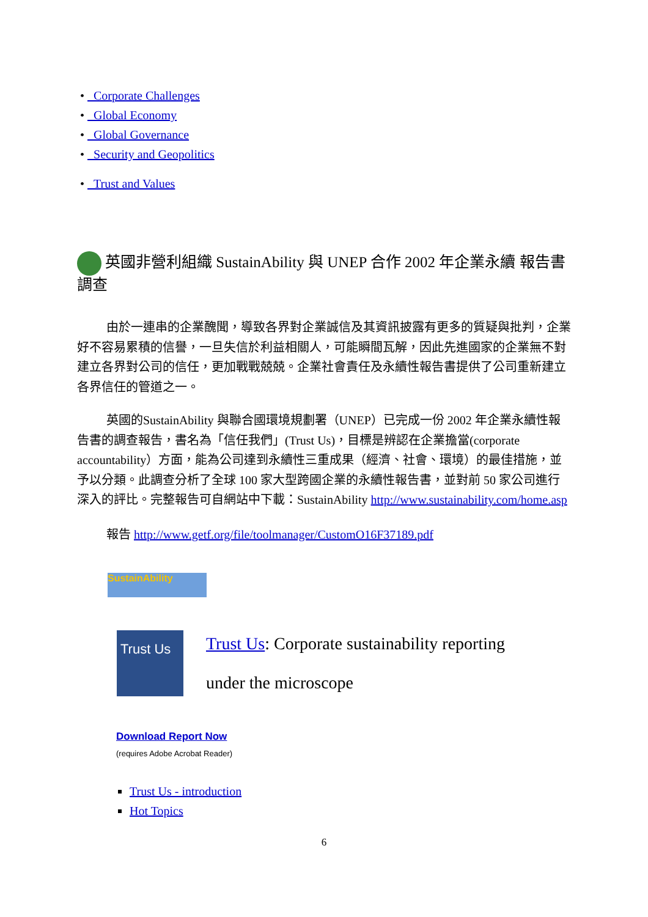• Corporate Challenges
• Global Economy
• Global Governance
• Security and Geopolitics
• Trust and Values
英國非營利組織 SustainAbility 與 UNEP 合作 2002 年企業永續 報告書調查
由於一連串的企業醜聞，導致各界對企業誠信及其資訊披露有更多的質疑與批判，企業好不容易累積的信譽，一旦失信於利益相關人，可能瞬間瓦解，因此先進國家的企業無不對建立各界對公司的信任，更加戰戰兢兢。企業社會責任及永續性報告書提供了公司重新建立各界信任的管道之一。
英國的SustainAbility 與聯合國環境規劃署（UNEP）已完成一份 2002 年企業永續性報告書的調查報告，書名為「信任我們」(Trust Us)，目標是辨認在企業擔當(corporate accountability）方面，能為公司達到永續性三重成果（經濟、社會、環境）的最佳措施，並予以分類。此調查分析了全球 100 家大型跨國企業的永續性報告書，並對前 50 家公司進行深入的評比。完整報告可自網站中下載：SustainAbility http://www.sustainability.com/home.asp
報告 http://www.getf.org/file/toolmanager/CustomO16F37189.pdf
SustainAbility
Trust Us
Trust Us: Corporate sustainability reporting
under the microscope
Download Report Now
(requires Adobe Acrobat Reader)
Trust Us - introduction
Hot Topics
6